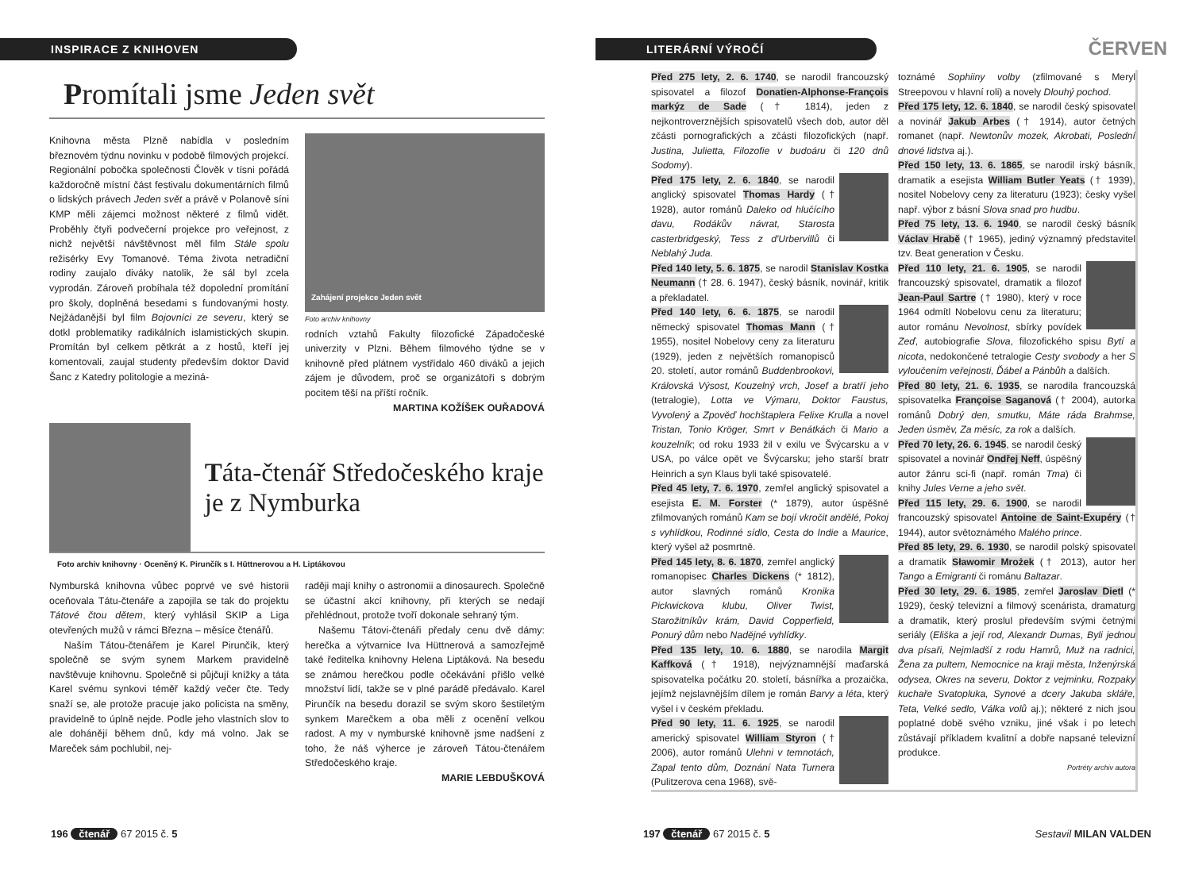INSPIRACE Z KNIHOVEN
Promítali jsme Jeden svět
Knihovna města Plzně nabídla v posledním březnovém týdnu novinku v podobě filmových projekcí. Regionální pobočka společnosti Člověk v tísni pořádá každoročně místní část festivalu dokumentárních filmů o lidských právech Jeden svět a právě v Polanově síni KMP měli zájemci možnost některé z filmů vidět. Proběhly čtyři podvečerní projekce pro veřejnost, z nichž největší návštěvnost měl film Stále spolu režisérky Evy Tomanové. Téma života netradiční rodiny zaujalo diváky natolik, že sál byl zcela vyprodán. Zároveň probíhala též dopolední promítání pro školy, doplněná besedami s fundovanými hosty. Nejžádanější byl film Bojovníci ze severu, který se dotkl problematiky radikálních islamistických skupin. Promítán byl celkem pětkrát a z hostů, kteří jej komentovali, zaujal studenty především doktor David Šanc z Katedry politologie a meziná-
Zahájení projekce Jeden svět
Foto archiv knihovny
rodních vztahů Fakulty filozofické Západočeské univerzity v Plzni. Během filmového týdne se v knihovně před plátnem vystřídalo 460 diváků a jejich zájem je důvodem, proč se organizátoři s dobrým pocitem těší na příští ročník.
MARTINA KOŽÍŠEK OUŘADOVÁ
Táta-čtenář Středočeského kraje je z Nymburka
Foto archiv knihovny · Oceněný K. Pirunčík s I. Hüttnerovou a H. Liptákovou
Nymburská knihovna vůbec poprvé ve své historii oceňovala Tátu-čtenáře a zapojila se tak do projektu Tátové čtou dětem, který vyhlásil SKIP a Liga otevřených mužů v rámci Března – měsíce čtenářů.
Naším Tátou-čtenářem je Karel Pirunčík, který společně se svým synem Markem pravidelně navštěvuje knihovnu. Společně si půjčují knížky a táta Karel svému synkovi téměř každý večer čte. Tedy snaží se, ale protože pracuje jako policista na směny, pravidelně to úplně nejde. Podle jeho vlastních slov to ale dohánějí během dnů, kdy má volno. Jak se Mareček sám pochlubil, nej-
raději mají knihy o astronomii a dinosaurech. Společně se účastní akcí knihovny, při kterých se nedají přehlédnout, protože tvoří dokonale sehraný tým.
Našemu Tátovi-čtenáři předaly cenu dvě dámy: herečka a výtvarnice Iva Hüttnerová a samozřejmě také ředitelka knihovny Helena Liptáková. Na besedu se známou herečkou podle očekávání přišlo velké množství lidí, takže se v plné parádě předávalo. Karel Pirunčík na besedu dorazil se svým skoro šestiletým synkem Marečkem a oba měli z ocenění velkou radost. A my v nymburské knihovně jsme nadšení z toho, že náš výherce je zároveň Tátou-čtenářem Středočeského kraje.
MARIE LEBDUŠKOVÁ
196 čtenář 67 2015 č. 5
LITERÁRNÍ VÝROČÍ
ČERVEN
Před 275 lety, 2. 6. 1740, se narodil francouzský spisovatel a filozof Donatien-Alphonse-François markýz de Sade († 1814), jeden z nejkontroverznějších spisovatelů všech dob, autor děl zčásti pornografických a zčásti filozofických (např. Justina, Julietta, Filozofie v budoáru či 120 dnů Sodomy).
Před 175 lety, 2. 6. 1840, se narodil anglický spisovatel Thomas Hardy († 1928), autor románů Daleko od hlučícího davu, Rodákův návrat, Starosta casterbridgeský, Tess z d'Urbervillů či Neblahý Juda.
Před 140 lety, 5. 6. 1875, se narodil Stanislav Kostka Neumann († 28. 6. 1947), český básník, novinář, kritik a překladatel.
Před 140 lety, 6. 6. 1875, se narodil německý spisovatel Thomas Mann († 1955), nositel Nobelovy ceny za literaturu (1929), jeden z největších romanopisců 20. století, autor románů Buddenbrookovi, Královská Výsost, Kouzelný vrch, Josef a bratří jeho (tetralogie), Lotta ve Výmaru, Doktor Faustus, Vyvolený a Zpověď hochštaplera Felixe Krulla a novel Tristan, Tonio Kröger, Smrt v Benátkách či Mario a kouzelník; od roku 1933 žil v exilu ve Švýcarsku a v USA, po válce opět ve Švýcarsku; jeho starší bratr Heinrich a syn Klaus byli také spisovatelé.
Před 45 lety, 7. 6. 1970, zemřel anglický spisovatel a esejista E. M. Forster (* 1879), autor úspěšně zfilmovaných románů Kam se bojí vkročit andělé, Pokoj s vyhlídkou, Rodinné sídlo, Cesta do Indie a Maurice, který vyšel až posmrtně.
Před 145 lety, 8. 6. 1870, zemřel anglický romanopisec Charles Dickens (* 1812), autor slavných románů Kronika Pickwickova klubu, Oliver Twist, Starožitníkův krám, David Copperfield, Ponurý dům nebo Nadějné vyhlídky.
Před 135 lety, 10. 6. 1880, se narodila Margit Kaffková († 1918), nejvýznamnější maďarská spisovatelka počátku 20. století, básnířka a prozaička, jejímž nejslavnějším dílem je román Barvy a léta, který vyšel i v českém překladu.
Před 90 lety, 11. 6. 1925, se narodil americký spisovatel William Styron († 2006), autor románů Ulehni v temnotách, Zapal tento dům, Doznání Nata Turnera (Pulitzerova cena 1968), svě-
toznámé Sophiiny volby (zfilmované s Meryl Streepovou v hlavní roli) a novely Dlouhý pochod.
Před 175 lety, 12. 6. 1840, se narodil český spisovatel a novinář Jakub Arbes († 1914), autor četných romanet (např. Newtonův mozek, Akrobati, Poslední dnové lidstva aj.).
Před 150 lety, 13. 6. 1865, se narodil irský básník, dramatik a esejista William Butler Yeats († 1939), nositel Nobelovy ceny za literaturu (1923); česky vyšel např. výbor z básní Slova snad pro hudbu.
Před 75 lety, 13. 6. 1940, se narodil český básník Václav Hrabě († 1965), jediný významný představitel tzv. Beat generation v Česku.
Před 110 lety, 21. 6. 1905, se narodil francouzský spisovatel, dramatik a filozof Jean-Paul Sartre († 1980), který v roce 1964 odmítl Nobelovu cenu za literaturu; autor románu Nevolnost, sbírky povídek Zeď, autobiografie Slova, filozofického spisu Bytí a nicota, nedokončené tetralogie Cesty svobody a her S vyloučením veřejnosti, Ďábel a Pánbůh a dalších.
Před 80 lety, 21. 6. 1935, se narodila francouzská spisovatelka Françoise Saganová († 2004), autorka románů Dobrý den, smutku, Máte ráda Brahmse, Jeden úsměv, Za měsíc, za rok a dalších.
Před 70 lety, 26. 6. 1945, se narodil český spisovatel a novinář Ondřej Neff, úspěšný autor žánru sci-fi (např. román Tma) či knihy Jules Verne a jeho svět.
Před 115 lety, 29. 6. 1900, se narodil francouzský spisovatel Antoine de Saint-Exupéry († 1944), autor světoznámého Malého prince.
Před 85 lety, 29. 6. 1930, se narodil polský spisovatel a dramatik Sławomir Mrożek († 2013), autor her Tango a Emigranti či románu Baltazar.
Před 30 lety, 29. 6. 1985, zemřel Jaroslav Dietl (* 1929), český televizní a filmový scenárista, dramaturg a dramatik, který proslul především svými četnými seriály (Eliška a její rod, Alexandr Dumas, Byli jednou dva písaři, Nejmladší z rodu Hamrů, Muž na radnici, Žena za pultem, Nemocnice na kraji města, Inženýrská odysea, Okres na severu, Doktor z vejminku, Rozpaky kuchaře Svatopluka, Synové a dcery Jakuba skláře, Teta, Velké sedlo, Válka volů aj.); některé z nich jsou poplatné době svého vzniku, jiné však i po letech zůstávají příkladem kvalitní a dobře napsané televizní produkce.
Portréty archiv autora
197 čtenář 67 2015 č. 5 Sestavil MILAN VALDEN